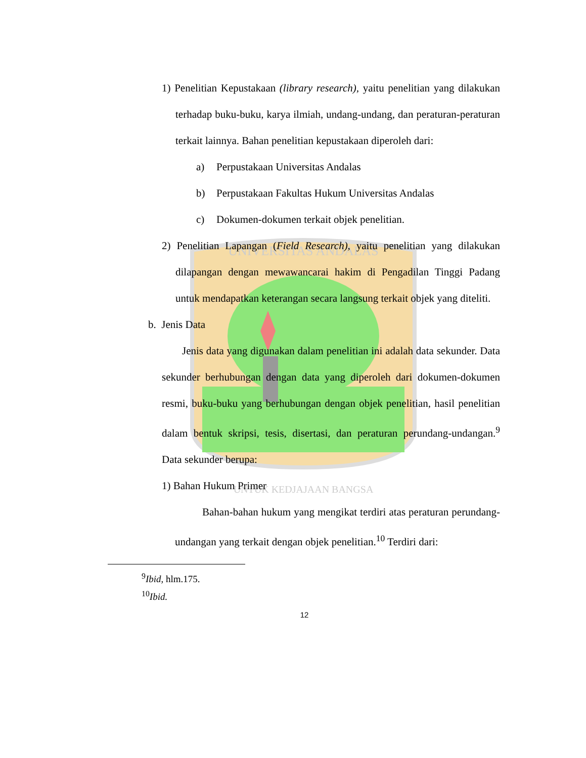UNIVERSITAS ANDALAS
UNTUK KEDJAJAAN BANGSA
1) Penelitian Kepustakaan (library research), yaitu penelitian yang dilakukan terhadap buku-buku, karya ilmiah, undang-undang, dan peraturan-peraturan terkait lainnya. Bahan penelitian kepustakaan diperoleh dari:
a) Perpustakaan Universitas Andalas
b) Perpustakaan Fakultas Hukum Universitas Andalas
c) Dokumen-dokumen terkait objek penelitian.
2) Penelitian Lapangan (Field Research), yaitu penelitian yang dilakukan dilapangan dengan mewawancarai hakim di Pengadilan Tinggi Padang untuk mendapatkan keterangan secara langsung terkait objek yang diteliti.
b. Jenis Data
Jenis data yang digunakan dalam penelitian ini adalah data sekunder. Data sekunder berhubungan dengan data yang diperoleh dari dokumen-dokumen resmi, buku-buku yang berhubungan dengan objek penelitian, hasil penelitian dalam bentuk skripsi, tesis, disertasi, dan peraturan perundang-undangan.<sup>9</sup> Data sekunder berupa:
1) Bahan Hukum Primer
Bahan-bahan hukum yang mengikat terdiri atas peraturan perundang-undangan yang terkait dengan objek penelitian.<sup>10</sup> Terdiri dari:
<sup>9</sup> Ibid, hlm.175.
<sup>10</sup> Ibid.
12